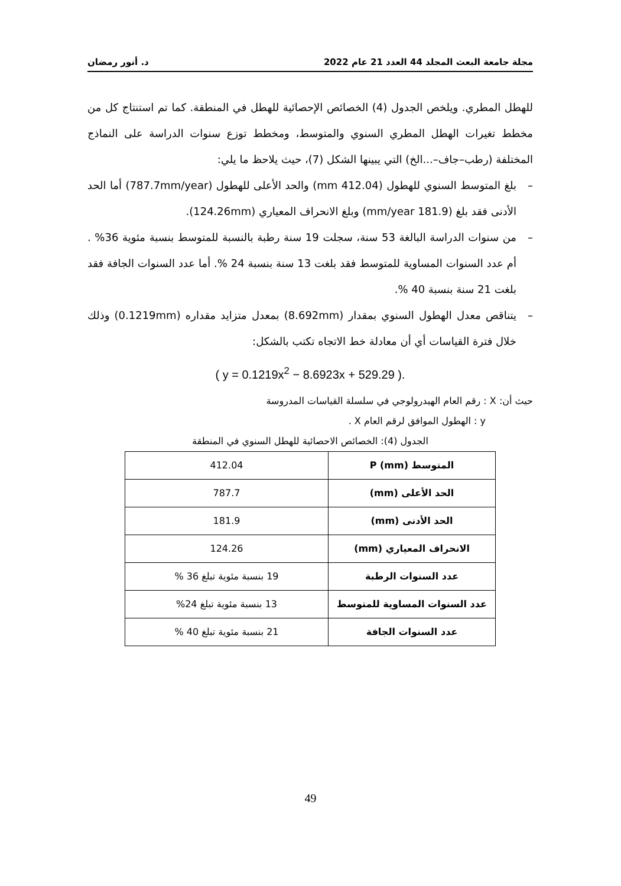مجلة جامعة البعث المجلد 44 العدد 21 عام 2022 د. أنور رمضان
للهطل المطري. ويلخص الجدول (4) الخصائص الإحصائية للهطل في المنطقة. كما تم استنتاج كل من مخطط تغيرات الهطل المطري السنوي والمتوسط، ومخطط توزع سنوات الدراسة على النماذج المختلفة (رطب–جاف–...الخ) التي يبينها الشكل (7)، حيث يلاحظ ما يلي:
– بلغ المتوسط السنوي للهطول (412.04 mm) والحد الأعلى للهطول (787.7mm/year) أما الحد الأدنى فقد بلغ (181.9 mm/year) وبلغ الانحراف المعياري (124.26mm).
– من سنوات الدراسة البالغة 53 سنة، سجلت 19 سنة رطبة بالنسبة للمتوسط بنسبة مئوية 36% . أم عدد السنوات المساوية للمتوسط فقد بلغت 13 سنة بنسبة 24 %. أما عدد السنوات الجافة فقد بلغت 21 سنة بنسبة 40 %.
– يتناقص معدل الهطول السنوي بمقدار (8.692mm) بمعدل متزايد مقداره (0.1219mm) وذلك خلال فترة القياسات أي أن معادلة خط الاتجاه تكتب بالشكل:
( y = 0.1219x<sup>2</sup> − 8.6923x + 529.29 ).
حيث أن: X : رقم العام الهيدرولوجي في سلسلة القياسات المدروسة
y : الهطول الموافق لرقم العام X .
الجدول (4): الخصائص الاحصائية للهطل السنوي في المنطقة
| المتوسط (P (mm | 412.04 |
| الحد الأعلى (mm) | 787.7 |
| الحد الأدنى (mm) | 181.9 |
| الانحراف المعياري (mm) | 124.26 |
| عدد السنوات الرطبة | 19 بنسبة مئوية تبلغ 36 % |
| عدد السنوات المساوية للمتوسط | 13 بنسبة مئوية تبلغ 24% |
| عدد السنوات الجافة | 21 بنسبة مئوية تبلغ 40 % |
49